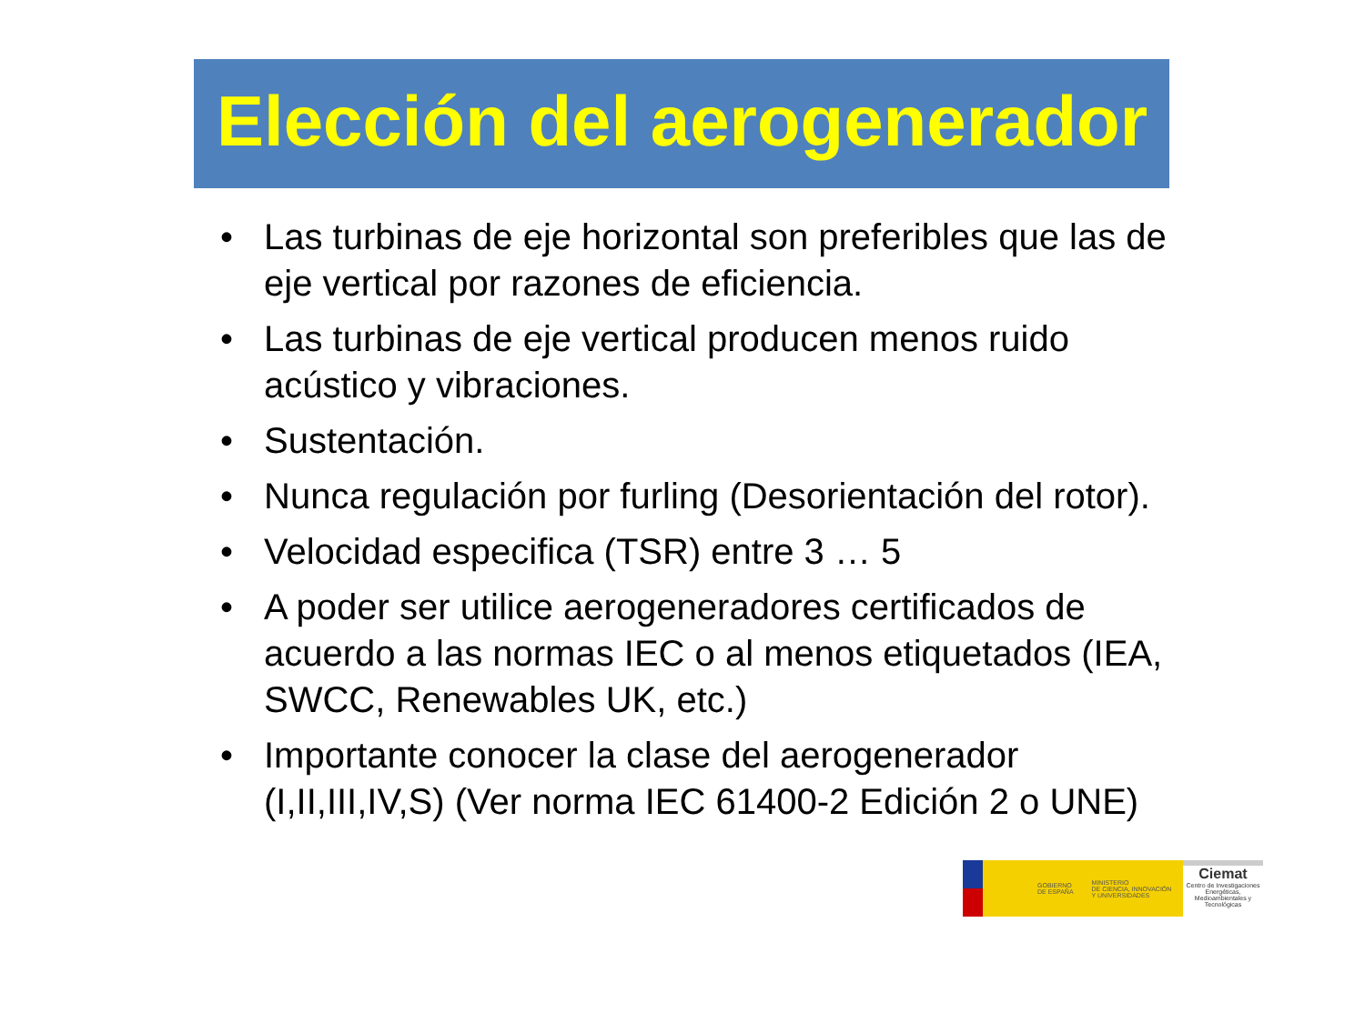Elección del aerogenerador
• Las turbinas de eje horizontal son preferibles que las de eje vertical por razones de eficiencia.
• Las turbinas de eje vertical producen menos ruido acústico y vibraciones.
• Sustentación.
• Nunca regulación por furling (Desorientación del rotor).
• Velocidad especifica (TSR) entre 3 … 5
• A poder ser utilice aerogeneradores certificados de acuerdo a las normas IEC o al menos etiquetados (IEA, SWCC, Renewables UK, etc.)
• Importante conocer la clase del aerogenerador (I,II,III,IV,S) (Ver norma IEC 61400-2 Edición 2 o UNE)
GOBIERNO
DE ESPAÑA MINISTERIO
DE CIENCIA, INNOVACIÓN
Y UNIVERSIDADES
Ciemat
Centro de Investigaciones Energéticas, Medioambientales y Tecnológicas